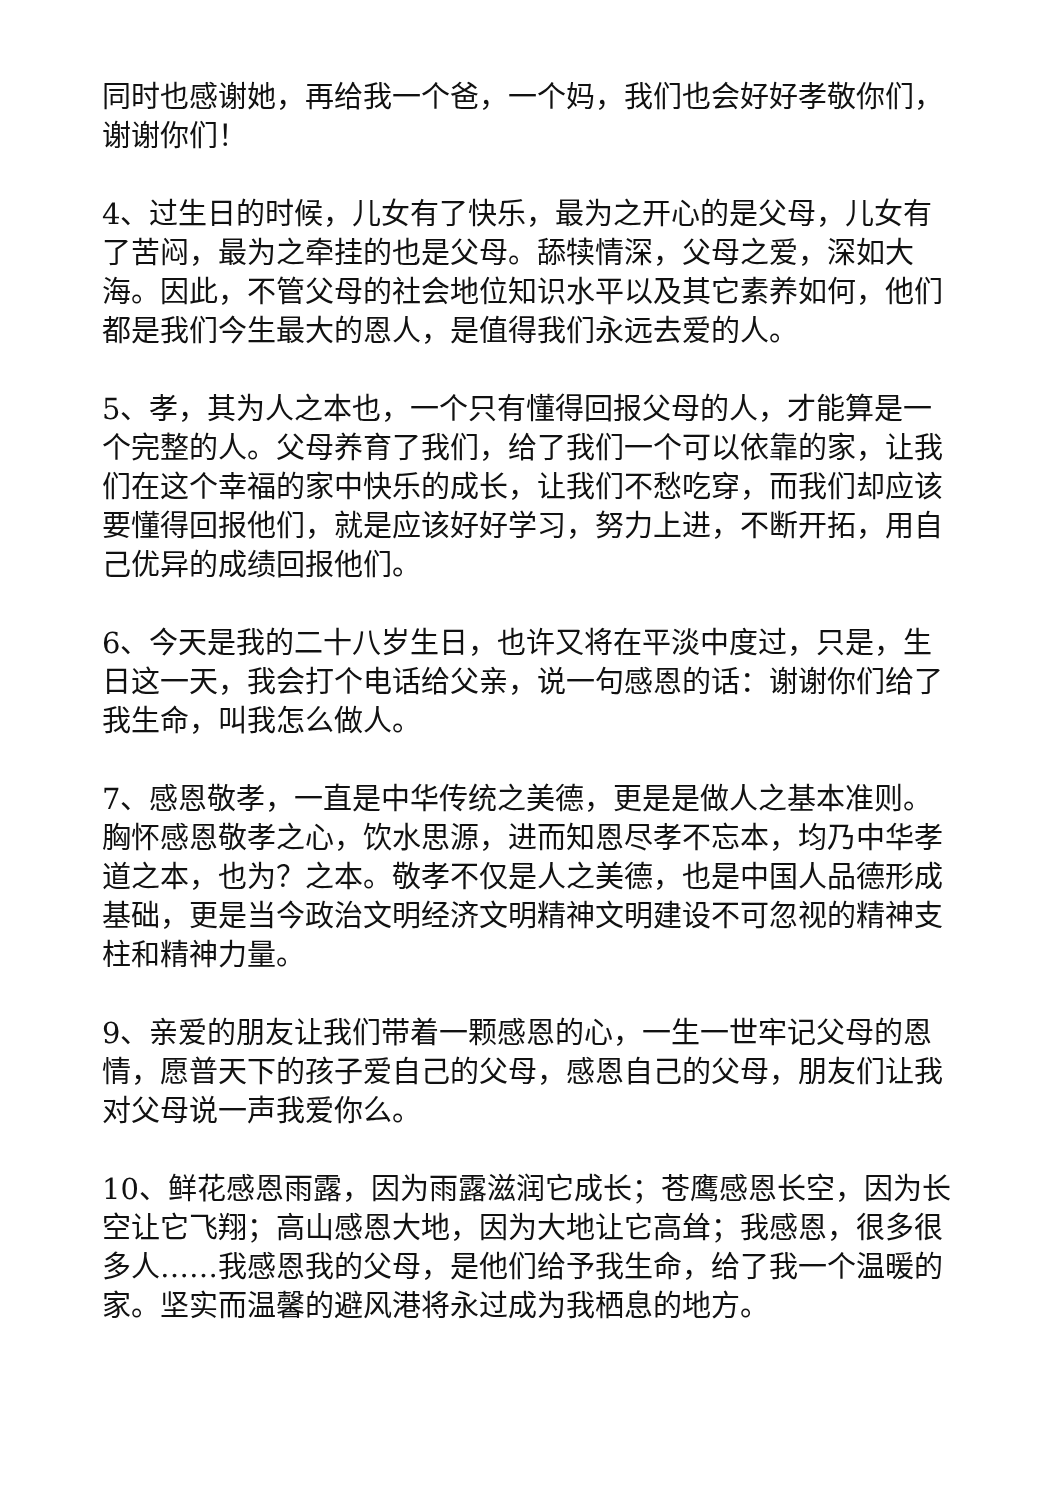同时也感谢她，再给我一个爸，一个妈，我们也会好好孝敬你们，谢谢你们！
4、过生日的时候，儿女有了快乐，最为之开心的是父母，儿女有了苦闷，最为之牵挂的也是父母。舔犊情深，父母之爱，深如大海。因此，不管父母的社会地位知识水平以及其它素养如何，他们都是我们今生最大的恩人，是值得我们永远去爱的人。
5、孝，其为人之本也，一个只有懂得回报父母的人，才能算是一个完整的人。父母养育了我们，给了我们一个可以依靠的家，让我们在这个幸福的家中快乐的成长，让我们不愁吃穿，而我们却应该要懂得回报他们，就是应该好好学习，努力上进，不断开拓，用自己优异的成绩回报他们。
6、今天是我的二十八岁生日，也许又将在平淡中度过，只是，生日这一天，我会打个电话给父亲，说一句感恩的话：谢谢你们给了我生命，叫我怎么做人。
7、感恩敬孝，一直是中华传统之美德，更是是做人之基本准则。胸怀感恩敬孝之心，饮水思源，进而知恩尽孝不忘本，均乃中华孝道之本，也为？之本。敬孝不仅是人之美德，也是中国人品德形成基础，更是当今政治文明经济文明精神文明建设不可忽视的精神支柱和精神力量。
9、亲爱的朋友让我们带着一颗感恩的心，一生一世牢记父母的恩情，愿普天下的孩子爱自己的父母，感恩自己的父母，朋友们让我对父母说一声我爱你么。
10、鲜花感恩雨露，因为雨露滋润它成长；苍鹰感恩长空，因为长空让它飞翔；高山感恩大地，因为大地让它高耸；我感恩，很多很多人……我感恩我的父母，是他们给予我生命，给了我一个温暖的家。坚实而温馨的避风港将永过成为我栖息的地方。